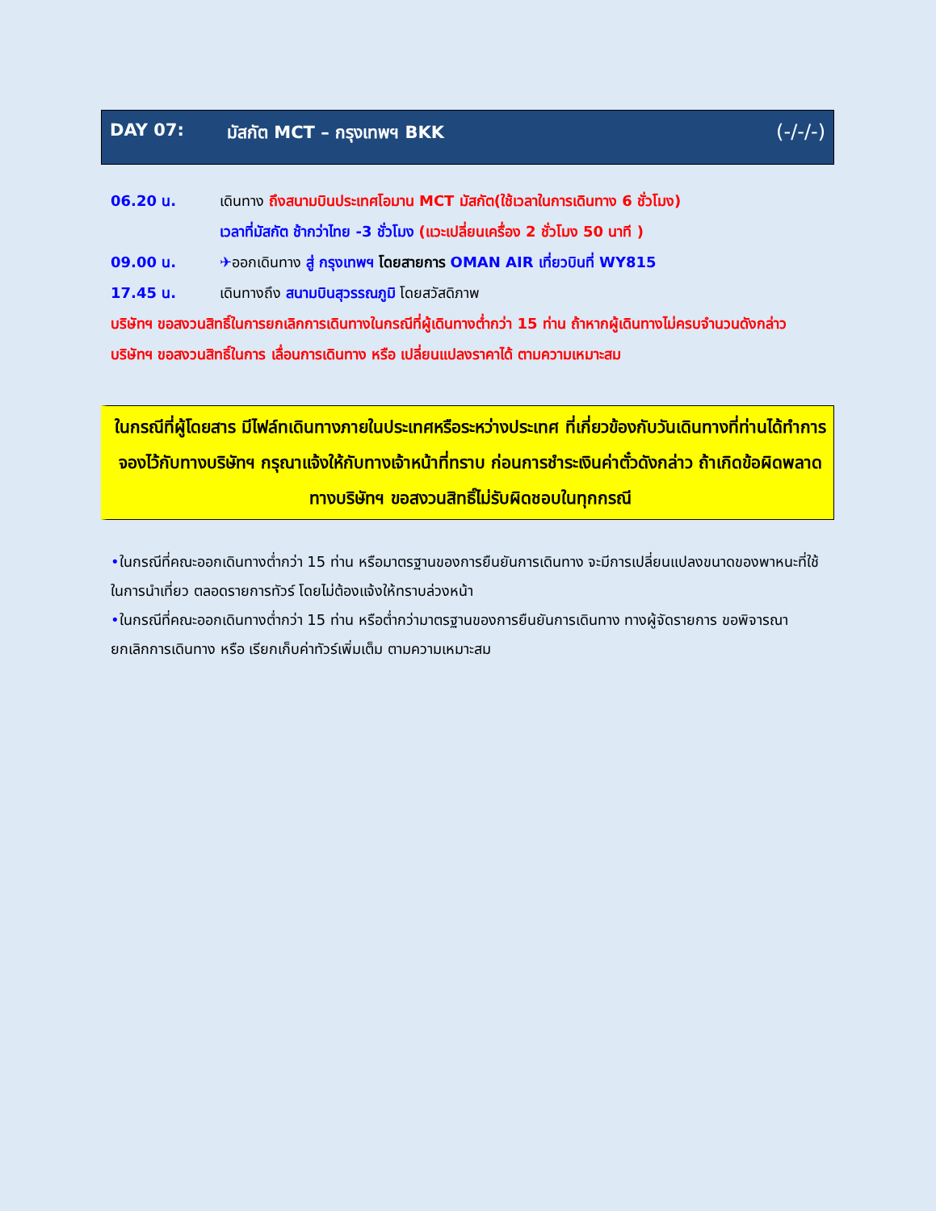DAY 07: มัสกัต MCT – กรุงเทพฯ BKK (-/-/-)
06.20 น. เดินทาง ถึงสนามบินประเทศโอมาน MCT มัสกัต(ใช้เวลาในการเดินทาง 6 ชั่วโมง)
เวลาที่มัสกัต ช้ากว่าไทย -3 ชั่วโมง (แวะเปลี่ยนเครื่อง 2 ชั่วโมง 50 นาที )
09.00 น. ✈ออกเดินทาง สู่ กรุงเทพฯ โดยสายการ OMAN AIR เที่ยวบินที่ WY815
17.45 น. เดินทางถึง สนามบินสุวรรณภูมิ โดยสวัสดิภาพ
บริษัทฯ ขอสงวนสิทธิ์ในการยกเลิกการเดินทางในกรณีที่ผู้เดินทางต่ำกว่า 15 ท่าน ถ้าหากผู้เดินทางไม่ครบจำนวนดังกล่าว บริษัทฯ ขอสงวนสิทธิ์ในการ เลื่อนการเดินทาง หรือ เปลี่ยนแปลงราคาได้ ตามความเหมาะสม
ในกรณีที่ผู้โดยสาร มีไฟล์ทเดินทางภายในประเทศหรือระหว่างประเทศ ที่เกี่ยวข้องกับวันเดินทางที่ท่านได้ทำการจองไว้กับทางบริษัทฯ กรุณาแจ้งให้กับทางเจ้าหน้าที่ทราบ ก่อนการชำระเงินค่าตั๋วดังกล่าว ถ้าเกิดข้อผิดพลาด ทางบริษัทฯ ขอสงวนสิทธิ์ไม่รับผิดชอบในทุกกรณี
•ในกรณีที่คณะออกเดินทางต่ำกว่า 15 ท่าน หรือมาตรฐานของการยืนยันการเดินทาง จะมีการเปลี่ยนแปลงขนาดของพาหนะที่ใช้ในการนำเที่ยว ตลอดรายการทัวร์ โดยไม่ต้องแจ้งให้ทราบล่วงหน้า
•ในกรณีที่คณะออกเดินทางต่ำกว่า 15 ท่าน หรือต่ำกว่ามาตรฐานของการยืนยันการเดินทาง ทางผู้จัดรายการ ขอพิจารณายกเลิกการเดินทาง หรือ เรียกเก็บค่าทัวร์เพิ่มเต็ม ตามความเหมาะสม